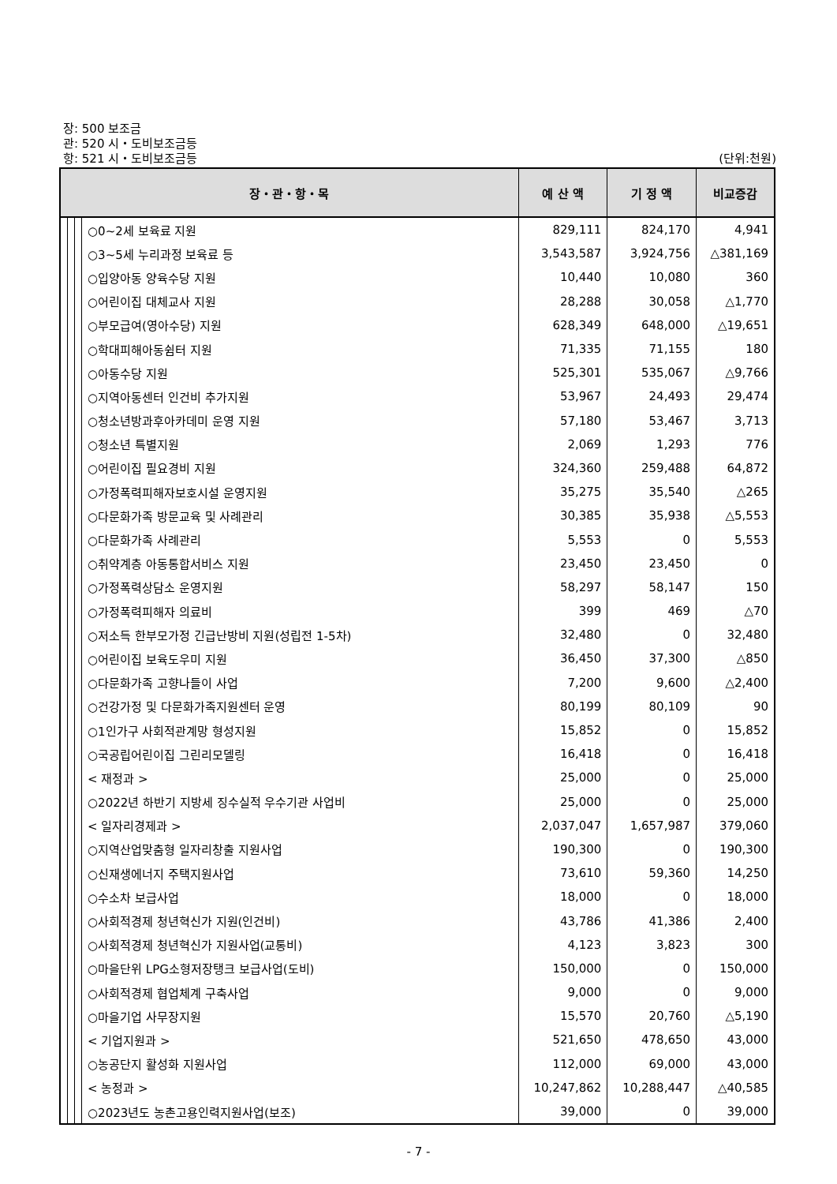장: 500 보조금
관: 520 시・도비보조금등
항: 521 시・도비보조금등 (단위:천원)
| 장・관・항・목 | | | | 예 산 액 | 기 정 액 | 비교증감 |
| --- | --- | --- | --- | --- | --- | --- |
| | | | ○0~2세 보육료 지원 | 829,111 | 824,170 | 4,941 |
| | | | ○3~5세 누리과정 보육료 등 | 3,543,587 | 3,924,756 | △381,169 |
| | | | ○입양아동 양육수당 지원 | 10,440 | 10,080 | 360 |
| | | | ○어린이집 대체교사 지원 | 28,288 | 30,058 | △1,770 |
| | | | ○부모급여(영아수당) 지원 | 628,349 | 648,000 | △19,651 |
| | | | ○학대피해아동쉼터 지원 | 71,335 | 71,155 | 180 |
| | | | ○아동수당 지원 | 525,301 | 535,067 | △9,766 |
| | | | ○지역아동센터 인건비 추가지원 | 53,967 | 24,493 | 29,474 |
| | | | ○청소년방과후아카데미 운영 지원 | 57,180 | 53,467 | 3,713 |
| | | | ○청소년 특별지원 | 2,069 | 1,293 | 776 |
| | | | ○어린이집 필요경비 지원 | 324,360 | 259,488 | 64,872 |
| | | | ○가정폭력피해자보호시설 운영지원 | 35,275 | 35,540 | △265 |
| | | | ○다문화가족 방문교육 및 사례관리 | 30,385 | 35,938 | △5,553 |
| | | | ○다문화가족 사례관리 | 5,553 | 0 | 5,553 |
| | | | ○취약계층 아동통합서비스 지원 | 23,450 | 23,450 | 0 |
| | | | ○가정폭력상담소 운영지원 | 58,297 | 58,147 | 150 |
| | | | ○가정폭력피해자 의료비 | 399 | 469 | △70 |
| | | | ○저소득 한부모가정 긴급난방비 지원(성립전 1-5차) | 32,480 | 0 | 32,480 |
| | | | ○어린이집 보육도우미 지원 | 36,450 | 37,300 | △850 |
| | | | ○다문화가족 고향나들이 사업 | 7,200 | 9,600 | △2,400 |
| | | | ○건강가정 및 다문화가족지원센터 운영 | 80,199 | 80,109 | 90 |
| | | | ○1인가구 사회적관계망 형성지원 | 15,852 | 0 | 15,852 |
| | | | ○국공립어린이집 그린리모델링 | 16,418 | 0 | 16,418 |
| | | | < 재정과 > | 25,000 | 0 | 25,000 |
| | | | ○2022년 하반기 지방세 징수실적 우수기관 사업비 | 25,000 | 0 | 25,000 |
| | | | < 일자리경제과 > | 2,037,047 | 1,657,987 | 379,060 |
| | | | ○지역산업맞춤형 일자리창출 지원사업 | 190,300 | 0 | 190,300 |
| | | | ○신재생에너지 주택지원사업 | 73,610 | 59,360 | 14,250 |
| | | | ○수소차 보급사업 | 18,000 | 0 | 18,000 |
| | | | ○사회적경제 청년혁신가 지원(인건비) | 43,786 | 41,386 | 2,400 |
| | | | ○사회적경제 청년혁신가 지원사업(교통비) | 4,123 | 3,823 | 300 |
| | | | ○마을단위 LPG소형저장탱크 보급사업(도비) | 150,000 | 0 | 150,000 |
| | | | ○사회적경제 협업체계 구축사업 | 9,000 | 0 | 9,000 |
| | | | ○마을기업 사무장지원 | 15,570 | 20,760 | △5,190 |
| | | | < 기업지원과 > | 521,650 | 478,650 | 43,000 |
| | | | ○농공단지 활성화 지원사업 | 112,000 | 69,000 | 43,000 |
| | | | < 농정과 > | 10,247,862 | 10,288,447 | △40,585 |
| | | | ○2023년도 농촌고용인력지원사업(보조) | 39,000 | 0 | 39,000 |
- 7 -